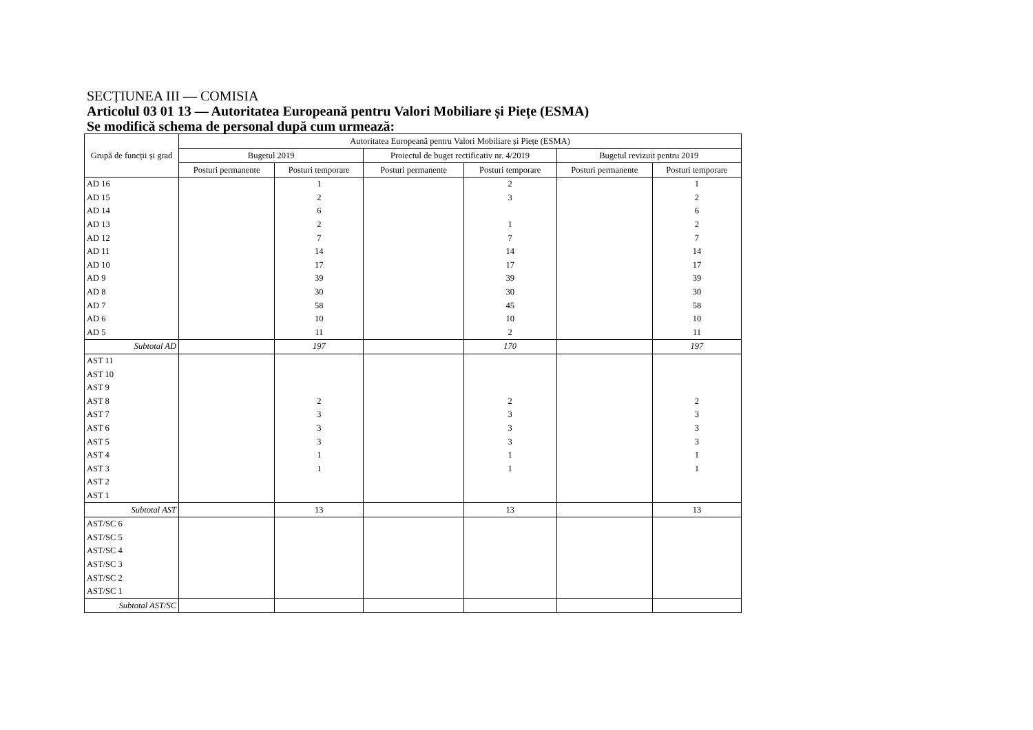SECȚIUNEA III — COMISIA
Articolul 03 01 13 — Autoritatea Europeană pentru Valori Mobiliare și Piețe (ESMA)
Se modifică schema de personal după cum urmează:
| Grupă de funcții și grad | Autoritatea Europeană pentru Valori Mobiliare și Piețe (ESMA) | | | | | |
| --- | --- | --- | --- | --- | --- | --- |
| | Bugetul 2019 | | Proiectul de buget rectificativ nr. 4/2019 | | Bugetul revizuit pentru 2019 | |
| | Posturi permanente | Posturi temporare | Posturi permanente | Posturi temporare | Posturi permanente | Posturi temporare |
| AD 16 | | 1 | | 2 | | 1 |
| AD 15 | | 2 | | 3 | | 2 |
| AD 14 | | 6 | | | | 6 |
| AD 13 | | 2 | | 1 | | 2 |
| AD 12 | | 7 | | 7 | | 7 |
| AD 11 | | 14 | | 14 | | 14 |
| AD 10 | | 17 | | 17 | | 17 |
| AD 9 | | 39 | | 39 | | 39 |
| AD 8 | | 30 | | 30 | | 30 |
| AD 7 | | 58 | | 45 | | 58 |
| AD 6 | | 10 | | 10 | | 10 |
| AD 5 | | 11 | | 2 | | 11 |
| Subtotal AD | | 197 | | 170 | | 197 |
| AST 11 | | | | | | |
| AST 10 | | | | | | |
| AST 9 | | | | | | |
| AST 8 | | 2 | | 2 | | 2 |
| AST 7 | | 3 | | 3 | | 3 |
| AST 6 | | 3 | | 3 | | 3 |
| AST 5 | | 3 | | 3 | | 3 |
| AST 4 | | 1 | | 1 | | 1 |
| AST 3 | | 1 | | 1 | | 1 |
| AST 2 | | | | | | |
| AST 1 | | | | | | |
| Subtotal AST | | 13 | | 13 | | 13 |
| AST/SC 6 | | | | | | |
| AST/SC 5 | | | | | | |
| AST/SC 4 | | | | | | |
| AST/SC 3 | | | | | | |
| AST/SC 2 | | | | | | |
| AST/SC 1 | | | | | | |
| Subtotal AST/SC | | | | | | |